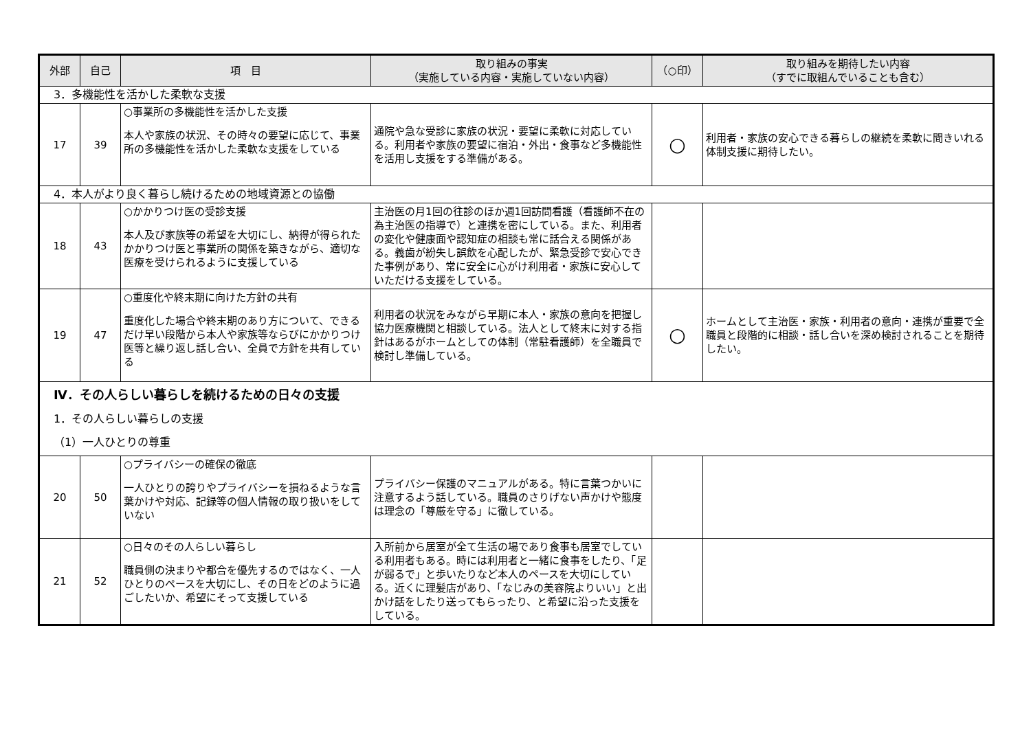| 外部 | 自己 | 項 目 | 取り組みの事実 （実施している内容・実施していない内容） | （○印） | 取り組みを期待したい内容 （すでに取組んでいることも含む） |
| --- | --- | --- | --- | --- | --- |
| 3．多機能性を活かした柔軟な支援 | | | | | |
| 17 | 39 | ○事業所の多機能性を活かした支援 本人や家族の状況、その時々の要望に応じて、事業所の多機能性を活かした柔軟な支援をしている | 通院や急な受診に家族の状況・要望に柔軟に対応している。利用者や家族の要望に宿泊・外出・食事など多機能性を活用し支援をする準備がある。 | ○ | 利用者・家族の安心できる暮らしの継続を柔軟に聞きいれる体制支援に期待したい。 |
| 4．本人がより良く暮らし続けるための地域資源との協働 | | | | | |
| 18 | 43 | ○かかりつけ医の受診支援 本人及び家族等の希望を大切にし、納得が得られたかかりつけ医と事業所の関係を築きながら、適切な医療を受けられるように支援している | 主治医の月1回の往診のほか週1回訪問看護（看護師不在の為主治医の指導で）と連携を密にしている。また、利用者の変化や健康面や認知症の相談も常に話合える関係がある。義歯が紛失し誤飲を心配したが、緊急受診で安心できた事例があり、常に安全に心がけ利用者・家族に安心していただける支援をしている。 | | |
| 19 | 47 | ○重度化や終末期に向けた方針の共有 重度化した場合や終末期のあり方について、できるだけ早い段階から本人や家族等ならびにかかりつけ医等と繰り返し話し合い、全員で方針を共有している | 利用者の状況をみながら早期に本人・家族の意向を把握し協力医療機関と相談している。法人として終末に対する指針はあるがホームとしての体制（常駐看護師）を全職員で検討し準備している。 | ○ | ホームとして主治医・家族・利用者の意向・連携が重要で全職員と段階的に相談・話し合いを深め検討されることを期待したい。 |
| Ⅳ．その人らしい暮らしを続けるための日々の支援 1．その人らしい暮らしの支援 （1）一人ひとりの尊重 | | | | | |
| 20 | 50 | ○プライバシーの確保の徹底 一人ひとりの誇りやプライバシーを損ねるような言葉かけや対応、記録等の個人情報の取り扱いをしていない | プライバシー保護のマニュアルがある。特に言葉つかいに注意するよう話している。職員のさりげない声かけや態度は理念の「尊厳を守る」に徹している。 | | |
| 21 | 52 | ○日々のその人らしい暮らし 職員側の決まりや都合を優先するのではなく、一人ひとりのペースを大切にし、その日をどのように過ごしたいか、希望にそって支援している | 入所前から居室が全て生活の場であり食事も居室でしている利用者もある。時には利用者と一緒に食事をしたり、「足が弱るで」と歩いたりなど本人のペースを大切にしている。近くに理髪店があり、「なじみの美容院よりいい」と出かけ話をしたり送ってもらったり、と希望に沿った支援をしている。 | | |